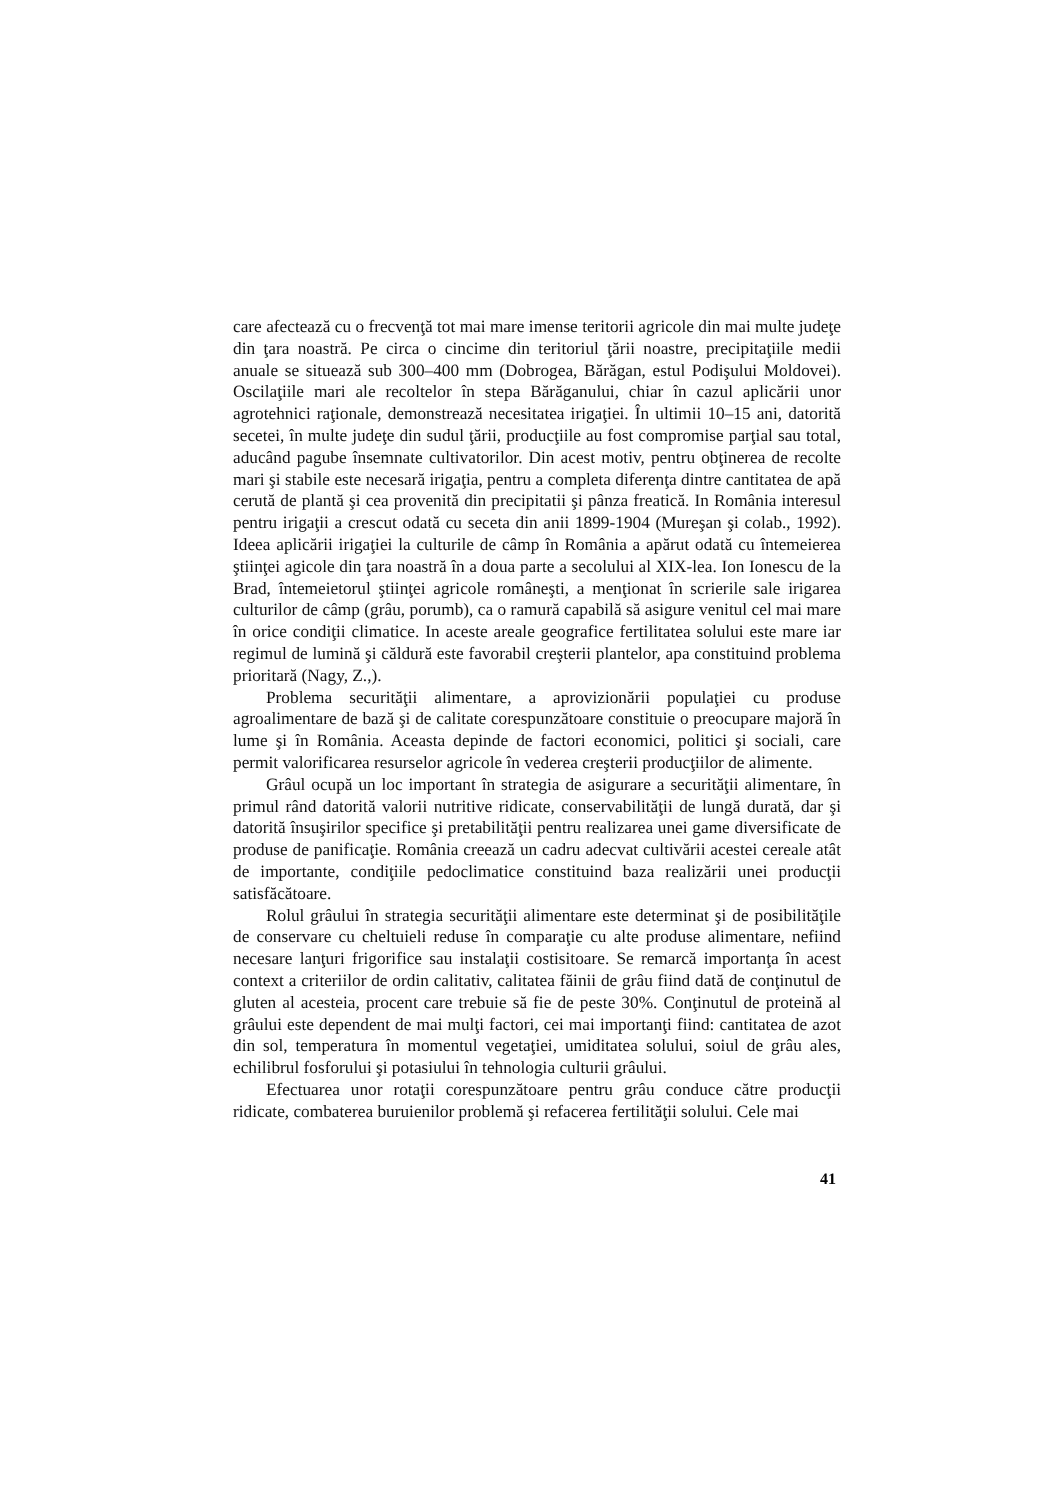care afectează cu o frecvenţă tot mai mare imense teritorii agricole din mai multe judeţe din ţara noastră. Pe circa o cincime din teritoriul ţării noastre, precipitaţiile medii anuale se situează sub 300–400 mm (Dobrogea, Bărăgan, estul Podişului Moldovei). Oscilaţiile mari ale recoltelor în stepa Bărăganului, chiar în cazul aplicării unor agrotehnici raţionale, demonstrează necesitatea irigaţiei. În ultimii 10–15 ani, datorită secetei, în multe judeţe din sudul ţării, producţiile au fost compromise parţial sau total, aducând pagube însemnate cultivatorilor. Din acest motiv, pentru obţinerea de recolte mari şi stabile este necesară irigaţia, pentru a completa diferenţa dintre cantitatea de apă cerută de plantă şi cea provenită din precipitatii şi pânza freatică. In România interesul pentru irigaţii a crescut odată cu seceta din anii 1899-1904 (Mureşan şi colab., 1992). Ideea aplicării irigaţiei la culturile de câmp în România a apărut odată cu întemeierea ştiinţei agicole din ţara noastră în a doua parte a secolului al XIX-lea. Ion Ionescu de la Brad, întemeietorul ştiinţei agricole româneşti, a menţionat în scrierile sale irigarea culturilor de câmp (grâu, porumb), ca o ramură capabilă să asigure venitul cel mai mare în orice condiţii climatice. In aceste areale geografice fertilitatea solului este mare iar regimul de lumină şi căldură este favorabil creşterii plantelor, apa constituind problema prioritară (Nagy, Z.,).
Problema securităţii alimentare, a aprovizionării populaţiei cu produse agroalimentare de bază şi de calitate corespunzătoare constituie o preocupare majoră în lume şi în România. Aceasta depinde de factori economici, politici şi sociali, care permit valorificarea resurselor agricole în vederea creşterii producţiilor de alimente.
Grâul ocupă un loc important în strategia de asigurare a securităţii alimentare, în primul rând datorită valorii nutritive ridicate, conservabilităţii de lungă durată, dar şi datorită însuşirilor specifice şi pretabilităţii pentru realizarea unei game diversificate de produse de panificaţie. România creează un cadru adecvat cultivării acestei cereale atât de importante, condiţiile pedoclimatice constituind baza realizării unei producţii satisfăcătoare.
Rolul grâului în strategia securităţii alimentare este determinat şi de posibilităţile de conservare cu cheltuieli reduse în comparaţie cu alte produse alimentare, nefiind necesare lanţuri frigorifice sau instalaţii costisitoare. Se remarcă importanţa în acest context a criteriilor de ordin calitativ, calitatea făinii de grâu fiind dată de conţinutul de gluten al acesteia, procent care trebuie să fie de peste 30%. Conţinutul de proteină al grâului este dependent de mai mulţi factori, cei mai importanţi fiind: cantitatea de azot din sol, temperatura în momentul vegetaţiei, umiditatea solului, soiul de grâu ales, echilibrul fosforului şi potasiului în tehnologia culturii grâului.
Efectuarea unor rotaţii corespunzătoare pentru grâu conduce către producţii ridicate, combaterea buruienilor problemă şi refacerea fertilităţii solului. Cele mai
41